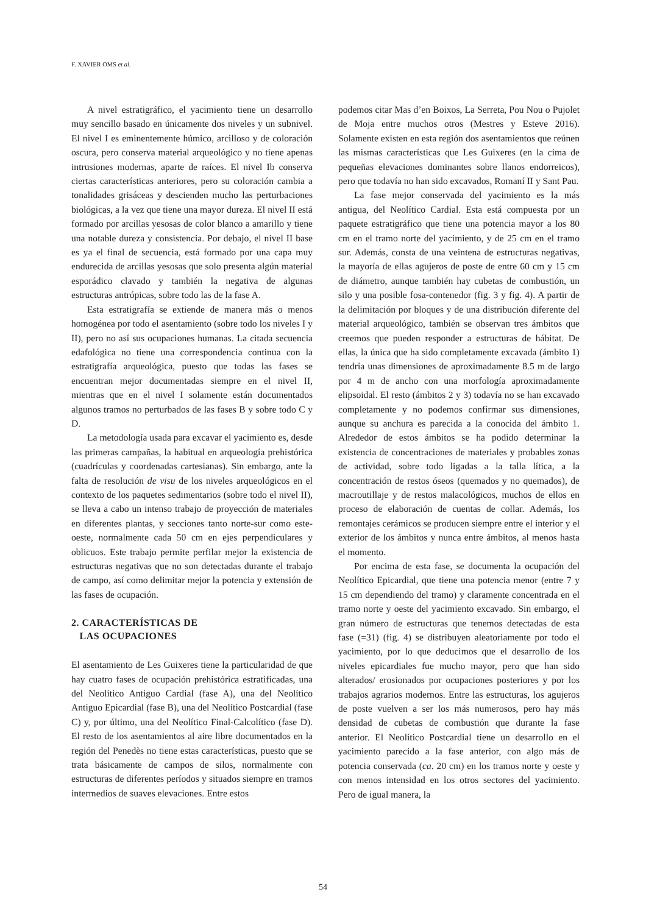F. XAVIER OMS et al.
A nivel estratigráfico, el yacimiento tiene un desarrollo muy sencillo basado en únicamente dos niveles y un subnivel. El nivel I es eminentemente húmico, arcilloso y de coloración oscura, pero conserva material arqueológico y no tiene apenas intrusiones modernas, aparte de raíces. El nivel Ib conserva ciertas características anteriores, pero su coloración cambia a tonalidades grisáceas y descienden mucho las perturbaciones biológicas, a la vez que tiene una mayor dureza. El nivel II está formado por arcillas yesosas de color blanco a amarillo y tiene una notable dureza y consistencia. Por debajo, el nivel II base es ya el final de secuencia, está formado por una capa muy endurecida de arcillas yesosas que solo presenta algún material esporádico clavado y también la negativa de algunas estructuras antrópicas, sobre todo las de la fase A.
Esta estratigrafía se extiende de manera más o menos homogénea por todo el asentamiento (sobre todo los niveles I y II), pero no así sus ocupaciones humanas. La citada secuencia edafológica no tiene una correspondencia continua con la estratigrafía arqueológica, puesto que todas las fases se encuentran mejor documentadas siempre en el nivel II, mientras que en el nivel I solamente están documentados algunos tramos no perturbados de las fases B y sobre todo C y D.
La metodología usada para excavar el yacimiento es, desde las primeras campañas, la habitual en arqueología prehistórica (cuadrículas y coordenadas cartesianas). Sin embargo, ante la falta de resolución de visu de los niveles arqueológicos en el contexto de los paquetes sedimentarios (sobre todo el nivel II), se lleva a cabo un intenso trabajo de proyección de materiales en diferentes plantas, y secciones tanto norte-sur como este-oeste, normalmente cada 50 cm en ejes perpendiculares y oblicuos. Este trabajo permite perfilar mejor la existencia de estructuras negativas que no son detectadas durante el trabajo de campo, así como delimitar mejor la potencia y extensión de las fases de ocupación.
2. CARACTERÍSTICAS DE
LAS OCUPACIONES
El asentamiento de Les Guixeres tiene la particularidad de que hay cuatro fases de ocupación prehistórica estratificadas, una del Neolítico Antiguo Cardial (fase A), una del Neolítico Antiguo Epicardial (fase B), una del Neolítico Postcardial (fase C) y, por último, una del Neolítico Final-Calcolítico (fase D). El resto de los asentamientos al aire libre documentados en la región del Penedès no tiene estas características, puesto que se trata básicamente de campos de silos, normalmente con estructuras de diferentes períodos y situados siempre en tramos intermedios de suaves elevaciones. Entre estos
podemos citar Mas d’en Boixos, La Serreta, Pou Nou o Pujolet de Moja entre muchos otros (Mestres y Esteve 2016). Solamente existen en esta región dos asentamientos que reúnen las mismas características que Les Guixeres (en la cima de pequeñas elevaciones dominantes sobre llanos endorreicos), pero que todavía no han sido excavados, Romaní II y Sant Pau.
La fase mejor conservada del yacimiento es la más antigua, del Neolítico Cardial. Esta está compuesta por un paquete estratigráfico que tiene una potencia mayor a los 80 cm en el tramo norte del yacimiento, y de 25 cm en el tramo sur. Además, consta de una veintena de estructuras negativas, la mayoría de ellas agujeros de poste de entre 60 cm y 15 cm de diámetro, aunque también hay cubetas de combustión, un silo y una posible fosa-contenedor (fig. 3 y fig. 4). A partir de la delimitación por bloques y de una distribución diferente del material arqueológico, también se observan tres ámbitos que creemos que pueden responder a estructuras de hábitat. De ellas, la única que ha sido completamente excavada (ámbito 1) tendría unas dimensiones de aproximadamente 8.5 m de largo por 4 m de ancho con una morfología aproximadamente elipsoidal. El resto (ámbitos 2 y 3) todavía no se han excavado completamente y no podemos confirmar sus dimensiones, aunque su anchura es parecida a la conocida del ámbito 1. Alrededor de estos ámbitos se ha podido determinar la existencia de concentraciones de materiales y probables zonas de actividad, sobre todo ligadas a la talla lítica, a la concentración de restos óseos (quemados y no quemados), de macroutillaje y de restos malacológicos, muchos de ellos en proceso de elaboración de cuentas de collar. Además, los remontajes cerámicos se producen siempre entre el interior y el exterior de los ámbitos y nunca entre ámbitos, al menos hasta el momento.
Por encima de esta fase, se documenta la ocupación del Neolítico Epicardial, que tiene una potencia menor (entre 7 y 15 cm dependiendo del tramo) y claramente concentrada en el tramo norte y oeste del yacimiento excavado. Sin embargo, el gran número de estructuras que tenemos detectadas de esta fase (=31) (fig. 4) se distribuyen aleatoriamente por todo el yacimiento, por lo que deducimos que el desarrollo de los niveles epicardiales fue mucho mayor, pero que han sido alterados/ erosionados por ocupaciones posteriores y por los trabajos agrarios modernos. Entre las estructuras, los agujeros de poste vuelven a ser los más numerosos, pero hay más densidad de cubetas de combustión que durante la fase anterior. El Neolítico Postcardial tiene un desarrollo en el yacimiento parecido a la fase anterior, con algo más de potencia conservada (ca. 20 cm) en los tramos norte y oeste y con menos intensidad en los otros sectores del yacimiento. Pero de igual manera, la
54